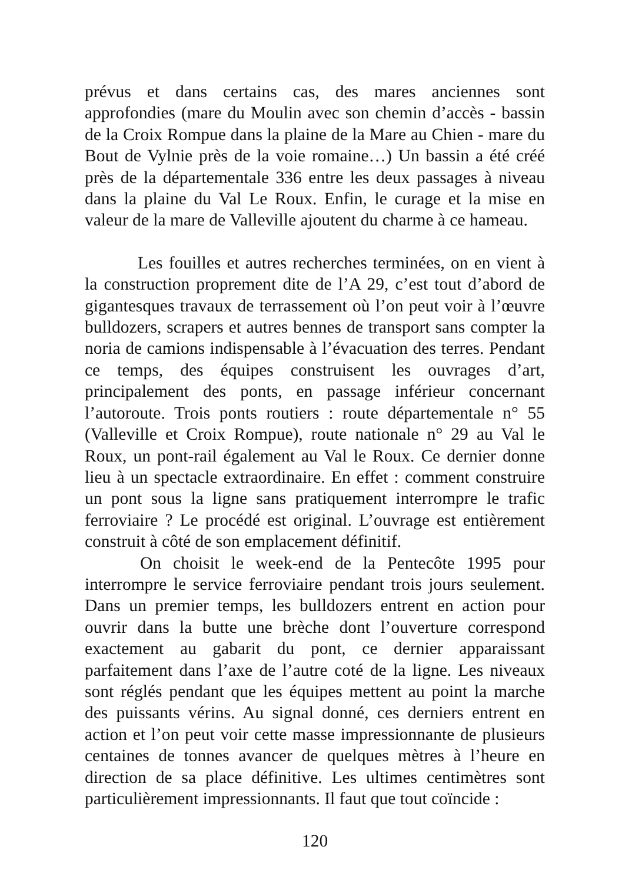prévus et dans certains cas, des mares anciennes sont approfondies (mare du Moulin avec son chemin d’accès - bassin de la Croix Rompue dans la plaine de la Mare au Chien - mare du Bout de Vylnie près de la voie romaine…) Un bassin a été créé près de la départementale 336 entre les deux passages à niveau dans la plaine du Val Le Roux. Enfin, le curage et la mise en valeur de la mare de Valleville ajoutent du charme à ce hameau.
Les fouilles et autres recherches terminées, on en vient à la construction proprement dite de l’A 29, c’est tout d’abord de gigantesques travaux de terrassement où l’on peut voir à l’œuvre bulldozers, scrapers et autres bennes de transport sans compter la noria de camions indispensable à l’évacuation des terres. Pendant ce temps, des équipes construisent les ouvrages d’art, principalement des ponts, en passage inférieur concernant l’autoroute. Trois ponts routiers : route départementale n° 55 (Valleville et Croix Rompue), route nationale n° 29 au Val le Roux, un pont-rail également au Val le Roux. Ce dernier donne lieu à un spectacle extraordinaire. En effet : comment construire un pont sous la ligne sans pratiquement interrompre le trafic ferroviaire ? Le procédé est original. L’ouvrage est entièrement construit à côté de son emplacement définitif.
On choisit le week-end de la Pentecôte 1995 pour interrompre le service ferroviaire pendant trois jours seulement. Dans un premier temps, les bulldozers entrent en action pour ouvrir dans la butte une brèche dont l’ouverture correspond exactement au gabarit du pont, ce dernier apparaissant parfaitement dans l’axe de l’autre coté de la ligne. Les niveaux sont réglés pendant que les équipes mettent au point la marche des puissants vérins. Au signal donné, ces derniers entrent en action et l’on peut voir cette masse impressionnante de plusieurs centaines de tonnes avancer de quelques mètres à l’heure en direction de sa place définitive. Les ultimes centimètres sont particulièrement impressionnants. Il faut que tout coïncide :
120